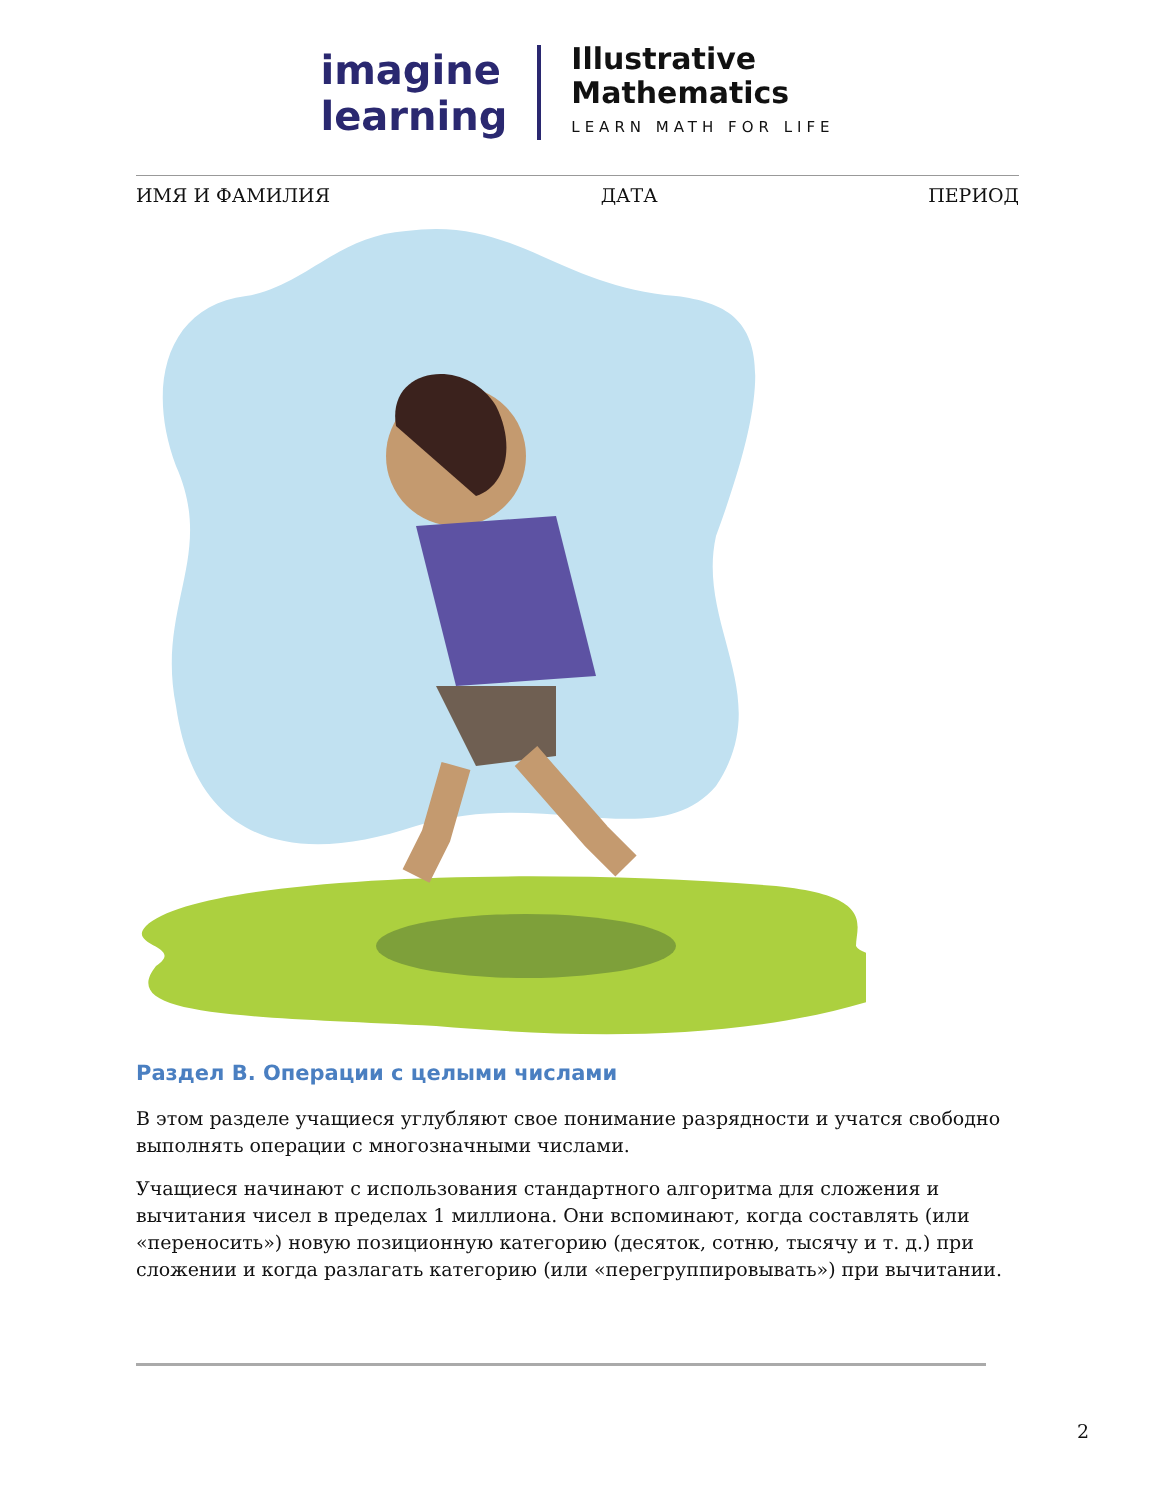imagine
learning
Illustrative
Mathematics
LEARN MATH FOR LIFE
ИМЯ И ФАМИЛИЯ ДАТА ПЕРИОД
Раздел B. Операции с целыми числами
В этом разделе учащиеся углубляют свое понимание разрядности и учатся свободно выполнять операции с многозначными числами.
Учащиеся начинают с использования стандартного алгоритма для сложения и вычитания чисел в пределах 1 миллиона. Они вспоминают, когда составлять (или «переносить») новую позиционную категорию (десяток, сотню, тысячу и т. д.) при сложении и когда разлагать категорию (или «перегруппировывать») при вычитании.
2